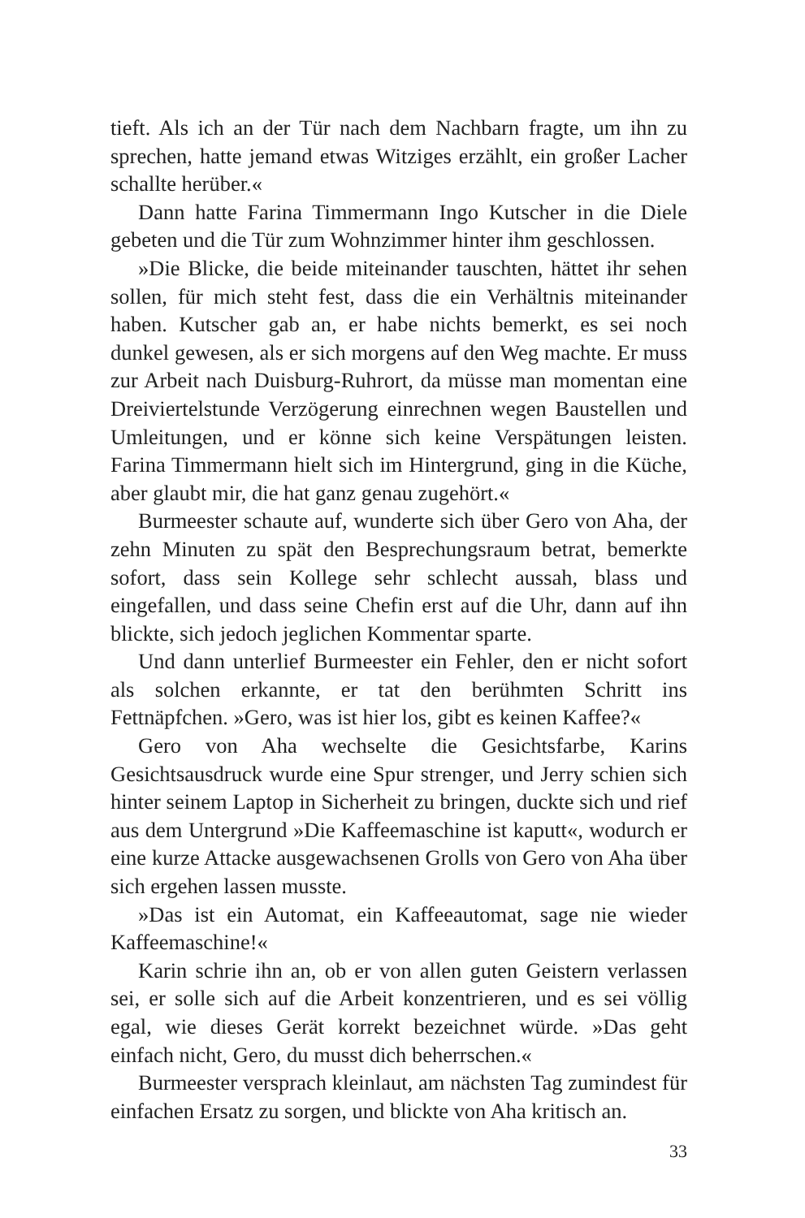tieft. Als ich an der Tür nach dem Nachbarn fragte, um ihn zu sprechen, hatte jemand etwas Witziges erzählt, ein großer Lacher schallte herüber.«
Dann hatte Farina Timmermann Ingo Kutscher in die Diele gebeten und die Tür zum Wohnzimmer hinter ihm geschlossen.
»Die Blicke, die beide miteinander tauschten, hättet ihr sehen sollen, für mich steht fest, dass die ein Verhältnis miteinander haben. Kutscher gab an, er habe nichts bemerkt, es sei noch dunkel gewesen, als er sich morgens auf den Weg machte. Er muss zur Arbeit nach Duisburg-Ruhrort, da müsse man momentan eine Dreiviertelstunde Verzögerung einrechnen wegen Baustellen und Umleitungen, und er könne sich keine Verspätungen leisten. Farina Timmermann hielt sich im Hintergrund, ging in die Küche, aber glaubt mir, die hat ganz genau zugehört.«
Burmeester schaute auf, wunderte sich über Gero von Aha, der zehn Minuten zu spät den Besprechungsraum betrat, bemerkte sofort, dass sein Kollege sehr schlecht aussah, blass und eingefallen, und dass seine Chefin erst auf die Uhr, dann auf ihn blickte, sich jedoch jeglichen Kommentar sparte.
Und dann unterlief Burmeester ein Fehler, den er nicht sofort als solchen erkannte, er tat den berühmten Schritt ins Fettnäpfchen. »Gero, was ist hier los, gibt es keinen Kaffee?«
Gero von Aha wechselte die Gesichtsfarbe, Karins Gesichtsausdruck wurde eine Spur strenger, und Jerry schien sich hinter seinem Laptop in Sicherheit zu bringen, duckte sich und rief aus dem Untergrund »Die Kaffeemaschine ist kaputt«, wodurch er eine kurze Attacke ausgewachsenen Grolls von Gero von Aha über sich ergehen lassen musste.
»Das ist ein Automat, ein Kaffeeautomat, sage nie wieder Kaffeemaschine!«
Karin schrie ihn an, ob er von allen guten Geistern verlassen sei, er solle sich auf die Arbeit konzentrieren, und es sei völlig egal, wie dieses Gerät korrekt bezeichnet würde. »Das geht einfach nicht, Gero, du musst dich beherrschen.«
Burmeester versprach kleinlaut, am nächsten Tag zumindest für einfachen Ersatz zu sorgen, und blickte von Aha kritisch an.
33